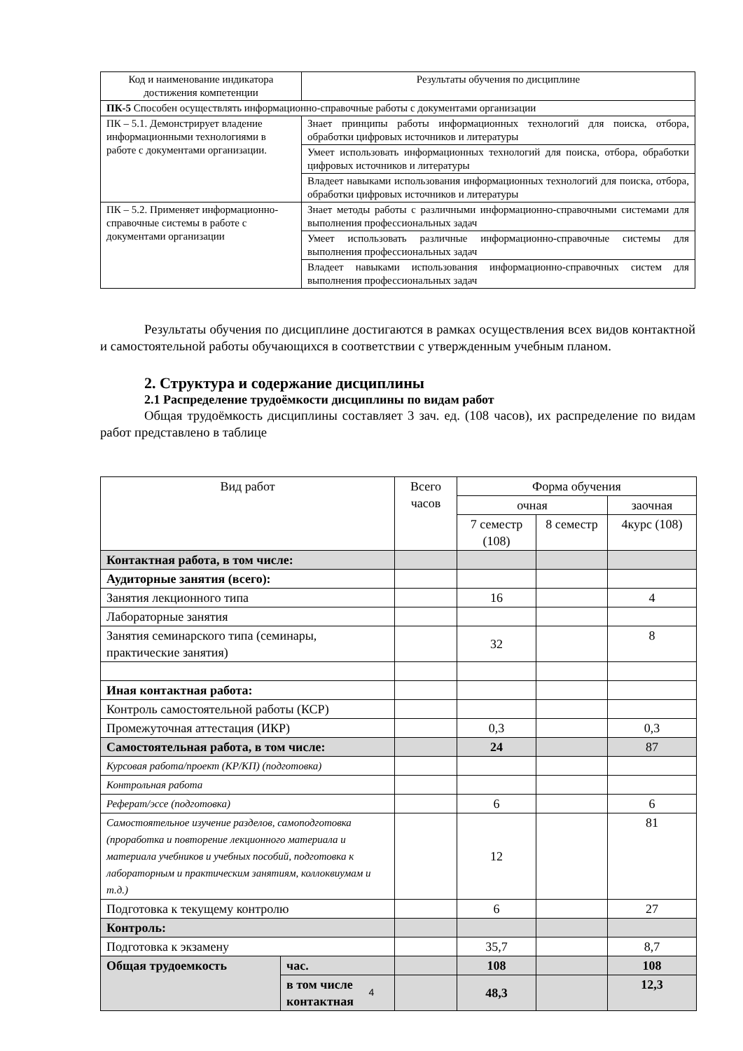| Код и наименование индикатора достижения компетенции | Результаты обучения по дисциплине |
| --- | --- |
| ПК-5 Способен осуществлять информационно-справочные работы с документами организации | |
| ПК – 5.1. Демонстрирует владение информационными технологиями в работе с документами организации. | Знает принципы работы информационных технологий для поиска, отбора, обработки цифровых источников и литературы |
| | Умеет использовать информационных технологий для поиска, отбора, обработки цифровых источников и литературы |
| | Владеет навыками использования информационных технологий для поиска, отбора, обработки цифровых источников и литературы |
| ПК – 5.2. Применяет информационно-справочные системы в работе с документами организации | Знает методы работы с различными информационно-справочными системами для выполнения профессиональных задач |
| | Умеет использовать различные информационно-справочные системы для выполнения профессиональных задач |
| | Владеет навыками использования информационно-справочных систем для выполнения профессиональных задач |
Результаты обучения по дисциплине достигаются в рамках осуществления всех видов контактной и самостоятельной работы обучающихся в соответствии с утвержденным учебным планом.
2. Структура и содержание дисциплины
2.1 Распределение трудоёмкости дисциплины по видам работ
Общая трудоёмкость дисциплины составляет 3 зач. ед. (108 часов), их распределение по видам работ представлено в таблице
| Вид работ | | Всего часов | Форма обучения | | |
| --- | --- | --- | --- | --- | --- |
| | | | очная | | заочная |
| | | | 7 семестр (108) | 8 семестр | 4курс (108) |
| Контактная работа, в том числе: | | | | | |
| Аудиторные занятия (всего): | | | | | |
| Занятия лекционного типа | | | 16 | | 4 |
| Лабораторные занятия | | | | | |
| Занятия семинарского типа (семинары, практические занятия) | | | 32 | | 8 |
| Иная контактная работа: | | | | | |
| Контроль самостоятельной работы (КСР) | | | | | |
| Промежуточная аттестация (ИКР) | | | 0,3 | | 0,3 |
| Самостоятельная работа, в том числе: | | | 24 | | 87 |
| Курсовая работа/проект (КР/КП) (подготовка) | | | | | |
| Контрольная работа | | | | | |
| Реферат/эссе (подготовка) | | | 6 | | 6 |
| Самостоятельное изучение разделов, самоподготовка (проработка и повторение лекционного материала и материала учебников и учебных пособий, подготовка к лабораторным и практическим занятиям, коллоквиумам и т.д.) | | | 12 | | 81 |
| Подготовка к текущему контролю | | | 6 | | 27 |
| Контроль: | | | | | |
| Подготовка к экзамену | | | 35,7 | | 8,7 |
| Общая трудоемкость | час. | | 108 | | 108 |
| | в том числе контактная | | 48,3 | | 12,3 |
4